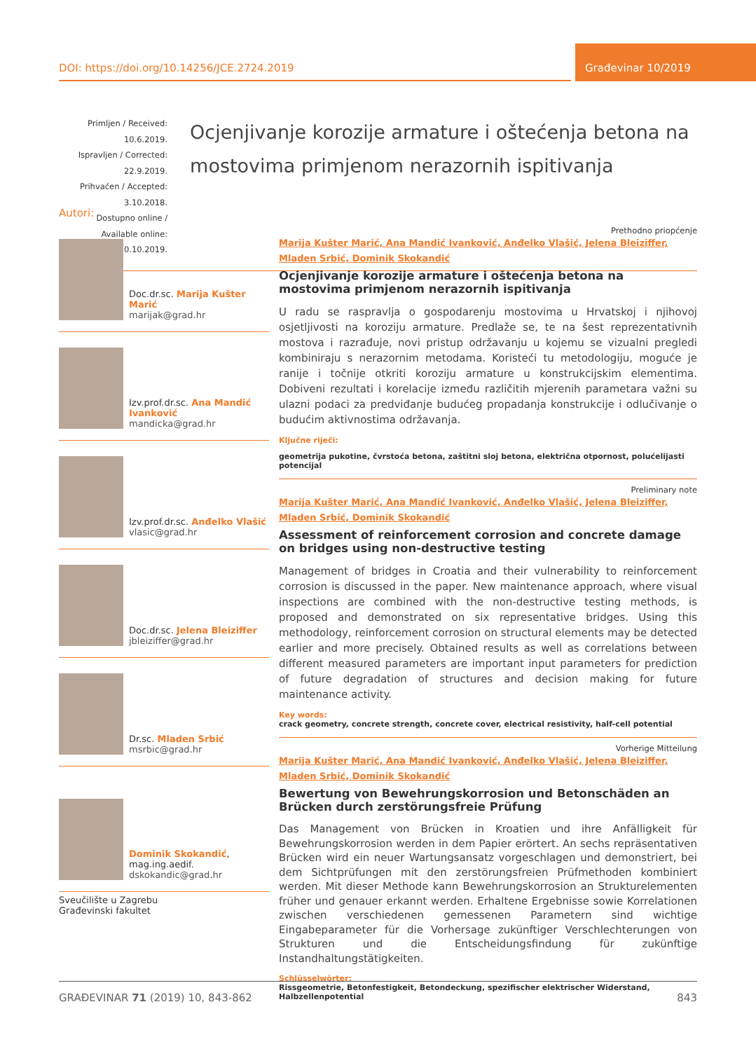DOI: https://doi.org/10.14256/JCE.2724.2019
Građevinar 10/2019
Primljen / Received: 10.6.2019.
Ispravljen / Corrected: 22.9.2019.
Prihvaćen / Accepted: 3.10.2018.
Dostupno online / Available online: 10.10.2019.
Ocjenjivanje korozije armature i oštećenja betona na mostovima primjenom nerazornih ispitivanja
Autori:
Doc.dr.sc. Marija Kušter Marić
marijak@grad.hr
Izv.prof.dr.sc. Ana Mandić Ivanković
mandicka@grad.hr
Izv.prof.dr.sc. Anđelko Vlašić
vlasic@grad.hr
Doc.dr.sc. Jelena Bleiziffer
jbleiziffer@grad.hr
Dr.sc. Mladen Srbić
msrbic@grad.hr
Dominik Skokandić, mag.ing.aedif.
dskokandic@grad.hr
Sveučilište u Zagrebu
Građevinski fakultet
Prethodno priopćenje
Marija Kušter Marić, Ana Mandić Ivanković, Anđelko Vlašić, Jelena Bleiziffer,
Mladen Srbić, Dominik Skokandić
Ocjenjivanje korozije armature i oštećenja betona na mostovima primjenom nerazornih ispitivanja
U radu se raspravlja o gospodarenju mostovima u Hrvatskoj i njihovoj osjetljivosti na koroziju armature. Predlaže se, te na šest reprezentativnih mostova i razrađuje, novi pristup održavanju u kojemu se vizualni pregledi kombiniraju s nerazornim metodama. Koristeći tu metodologiju, moguće je ranije i točnije otkriti koroziju armature u konstrukcijskim elementima. Dobiveni rezultati i korelacije između različitih mjerenih parametara važni su ulazni podaci za predviđanje budućeg propadanja konstrukcije i odlučivanje o budućim aktivnostima održavanja.
Ključne riječi:
geometrija pukotine, čvrstoća betona, zaštitni sloj betona, električna otpornost, polućelijasti potencijal
Preliminary note
Marija Kušter Marić, Ana Mandić Ivanković, Anđelko Vlašić, Jelena Bleiziffer,
Mladen Srbić, Dominik Skokandić
Assessment of reinforcement corrosion and concrete damage on bridges using non-destructive testing
Management of bridges in Croatia and their vulnerability to reinforcement corrosion is discussed in the paper. New maintenance approach, where visual inspections are combined with the non-destructive testing methods, is proposed and demonstrated on six representative bridges. Using this methodology, reinforcement corrosion on structural elements may be detected earlier and more precisely. Obtained results as well as correlations between different measured parameters are important input parameters for prediction of future degradation of structures and decision making for future maintenance activity.
Key words:
crack geometry, concrete strength, concrete cover, electrical resistivity, half-cell potential
Vorherige Mitteilung
Marija Kušter Marić, Ana Mandić Ivanković, Anđelko Vlašić, Jelena Bleiziffer,
Mladen Srbić, Dominik Skokandić
Bewertung von Bewehrungskorrosion und Betonschäden an Brücken durch zerstörungsfreie Prüfung
Das Management von Brücken in Kroatien und ihre Anfälligkeit für Bewehrungskorrosion werden in dem Papier erörtert. An sechs repräsentativen Brücken wird ein neuer Wartungsansatz vorgeschlagen und demonstriert, bei dem Sichtprüfungen mit den zerstörungsfreien Prüfmethoden kombiniert werden. Mit dieser Methode kann Bewehrungskorrosion an Strukturelementen früher und genauer erkannt werden. Erhaltene Ergebnisse sowie Korrelationen zwischen verschiedenen gemessenen Parametern sind wichtige Eingabeparameter für die Vorhersage zukünftiger Verschlechterungen von Strukturen und die Entscheidungsfindung für zukünftige Instandhaltungstätigkeiten.
Schlüsselwörter:
Rissgeometrie, Betonfestigkeit, Betondeckung, spezifischer elektrischer Widerstand, Halbzellenpotential
GRAĐEVINAR 71 (2019) 10, 843-862 843